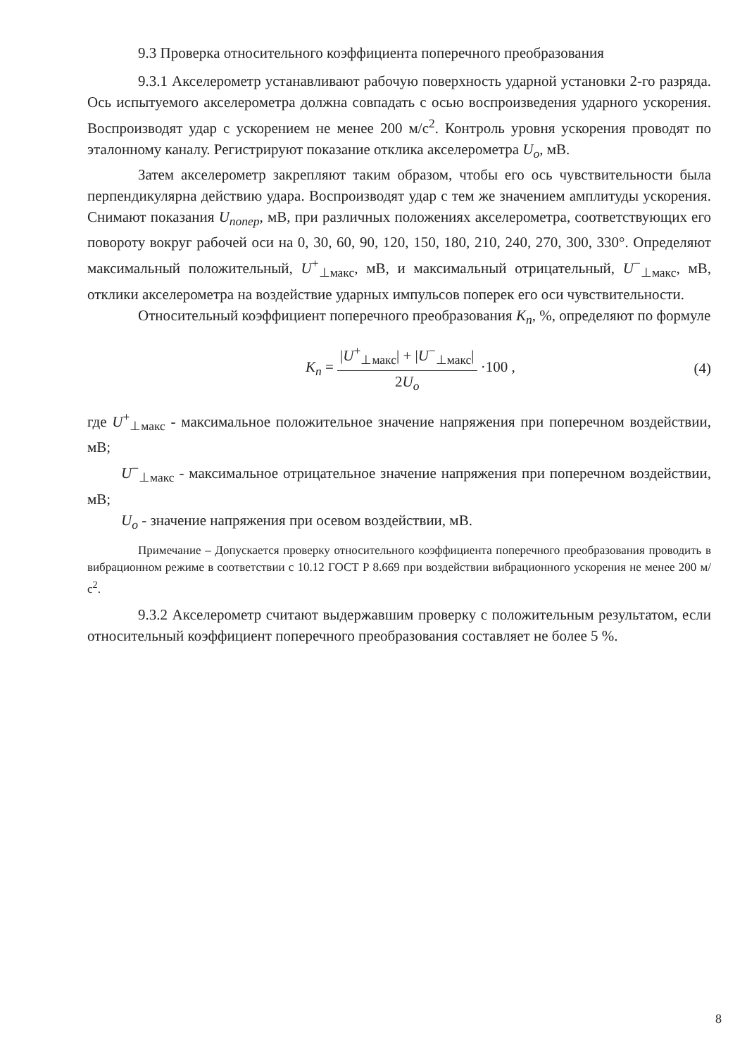9.3 Проверка относительного коэффициента поперечного преобразования
9.3.1 Акселерометр устанавливают рабочую поверхность ударной установки 2-го разряда. Ось испытуемого акселерометра должна совпадать с осью воспроизведения ударного ускорения. Воспроизводят удар с ускорением не менее 200 м/с<sup>2</sup>. Контроль уровня ускорения проводят по эталонному каналу. Регистрируют показание отклика акселерометра U<sub>o</sub>, мВ.
Затем акселерометр закрепляют таким образом, чтобы его ось чувствительности была перпендикулярна действию удара. Воспроизводят удар с тем же значением амплитуды ускорения. Снимают показания U<sub>попер</sub>, мВ, при различных положениях акселерометра, соответствующих его повороту вокруг рабочей оси на 0, 30, 60, 90, 120, 150, 180, 210, 240, 270, 300, 330°. Определяют максимальный положительный, U<sup>+</sup><sub>⊥макс</sub>, мВ, и максимальный отрицательный, U<sup>−</sup><sub>⊥макс</sub>, мВ, отклики акселерометра на воздействие ударных импульсов поперек его оси чувствительности.
Относительный коэффициент поперечного преобразования K<sub>п</sub>, %, определяют по формуле
K<sub>п</sub> = |U<sup>+</sup><sub>⊥макс</sub>| + |U<sup>−</sup><sub>⊥макс</sub>| 2U<sub>o</sub> ·100 , (4)
где U<sup>+</sup><sub>⊥макс</sub> - максимальное положительное значение напряжения при поперечном воздействии, мВ;
U<sup>−</sup><sub>⊥макс</sub> - максимальное отрицательное значение напряжения при поперечном воздействии, мВ;
U<sub>o</sub> - значение напряжения при осевом воздействии, мВ.
Примечание – Допускается проверку относительного коэффициента поперечного преобразования проводить в вибрационном режиме в соответствии с 10.12 ГОСТ Р 8.669 при воздействии вибрационного ускорения не менее 200 м/с<sup>2</sup>.
9.3.2 Акселерометр считают выдержавшим проверку с положительным результатом, если относительный коэффициент поперечного преобразования составляет не более 5 %.
8